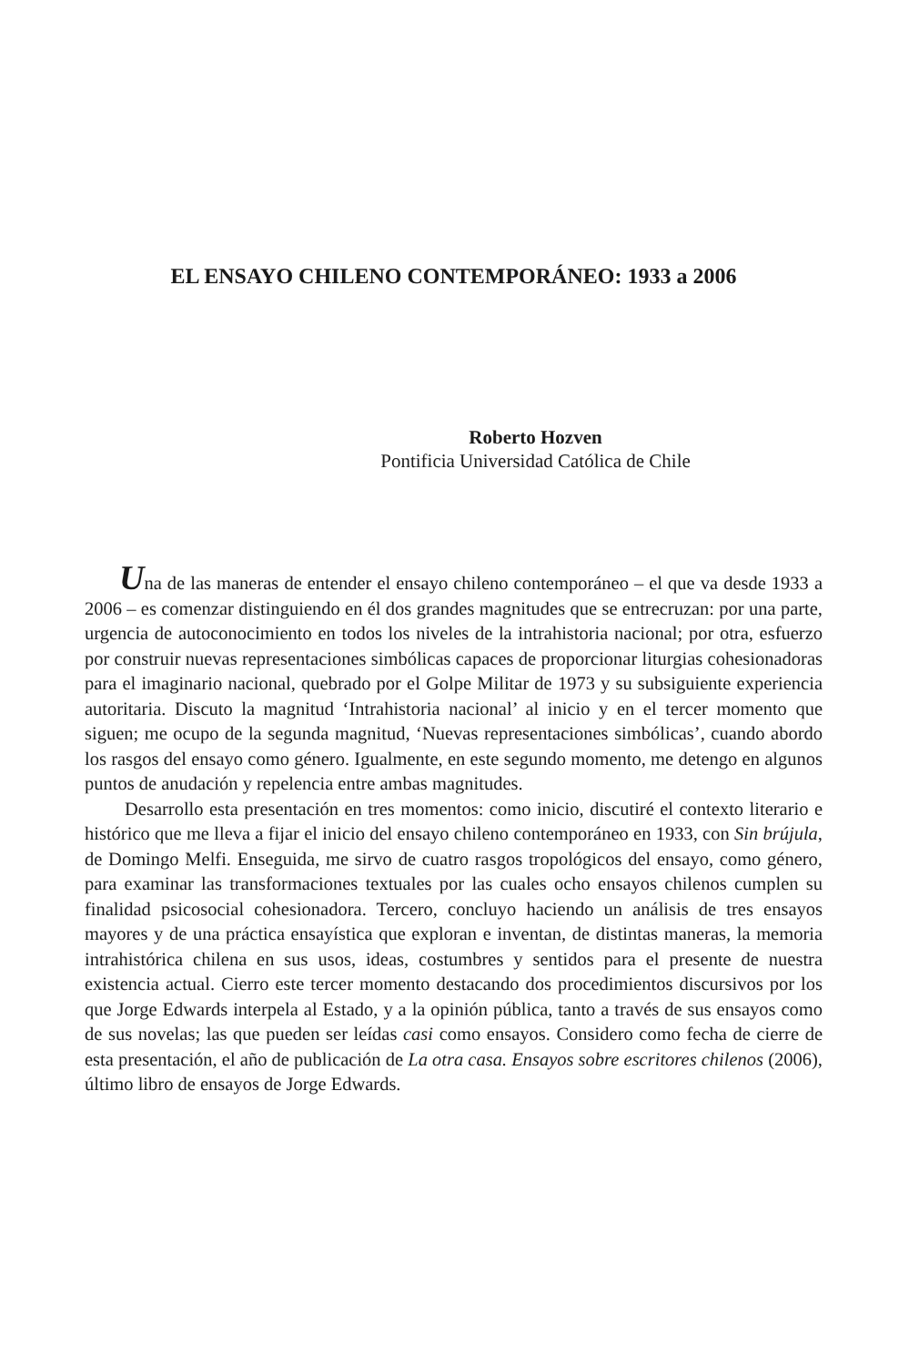EL ENSAYO CHILENO CONTEMPORÁNEO: 1933 a 2006
Roberto Hozven
Pontificia Universidad Católica de Chile
Una de las maneras de entender el ensayo chileno contemporáneo – el que va desde 1933 a 2006 – es comenzar distinguiendo en él dos grandes magnitudes que se entrecruzan: por una parte, urgencia de autoconocimiento en todos los niveles de la intrahistoria nacional; por otra, esfuerzo por construir nuevas representaciones simbólicas capaces de proporcionar liturgias cohesionadoras para el imaginario nacional, quebrado por el Golpe Militar de 1973 y su subsiguiente experiencia autoritaria. Discuto la magnitud ‘Intrahistoria nacional’ al inicio y en el tercer momento que siguen; me ocupo de la segunda magnitud, ‘Nuevas representaciones simbólicas’, cuando abordo los rasgos del ensayo como género. Igualmente, en este segundo momento, me detengo en algunos puntos de anudación y repelencia entre ambas magnitudes.
Desarrollo esta presentación en tres momentos: como inicio, discutiré el contexto literario e histórico que me lleva a fijar el inicio del ensayo chileno contemporáneo en 1933, con Sin brújula, de Domingo Melfi. Enseguida, me sirvo de cuatro rasgos tropológicos del ensayo, como género, para examinar las transformaciones textuales por las cuales ocho ensayos chilenos cumplen su finalidad psicosocial cohesionadora. Tercero, concluyo haciendo un análisis de tres ensayos mayores y de una práctica ensayística que exploran e inventan, de distintas maneras, la memoria intrahistórica chilena en sus usos, ideas, costumbres y sentidos para el presente de nuestra existencia actual. Cierro este tercer momento destacando dos procedimientos discursivos por los que Jorge Edwards interpela al Estado, y a la opinión pública, tanto a través de sus ensayos como de sus novelas; las que pueden ser leídas casi como ensayos. Considero como fecha de cierre de esta presentación, el año de publicación de La otra casa. Ensayos sobre escritores chilenos (2006), último libro de ensayos de Jorge Edwards.